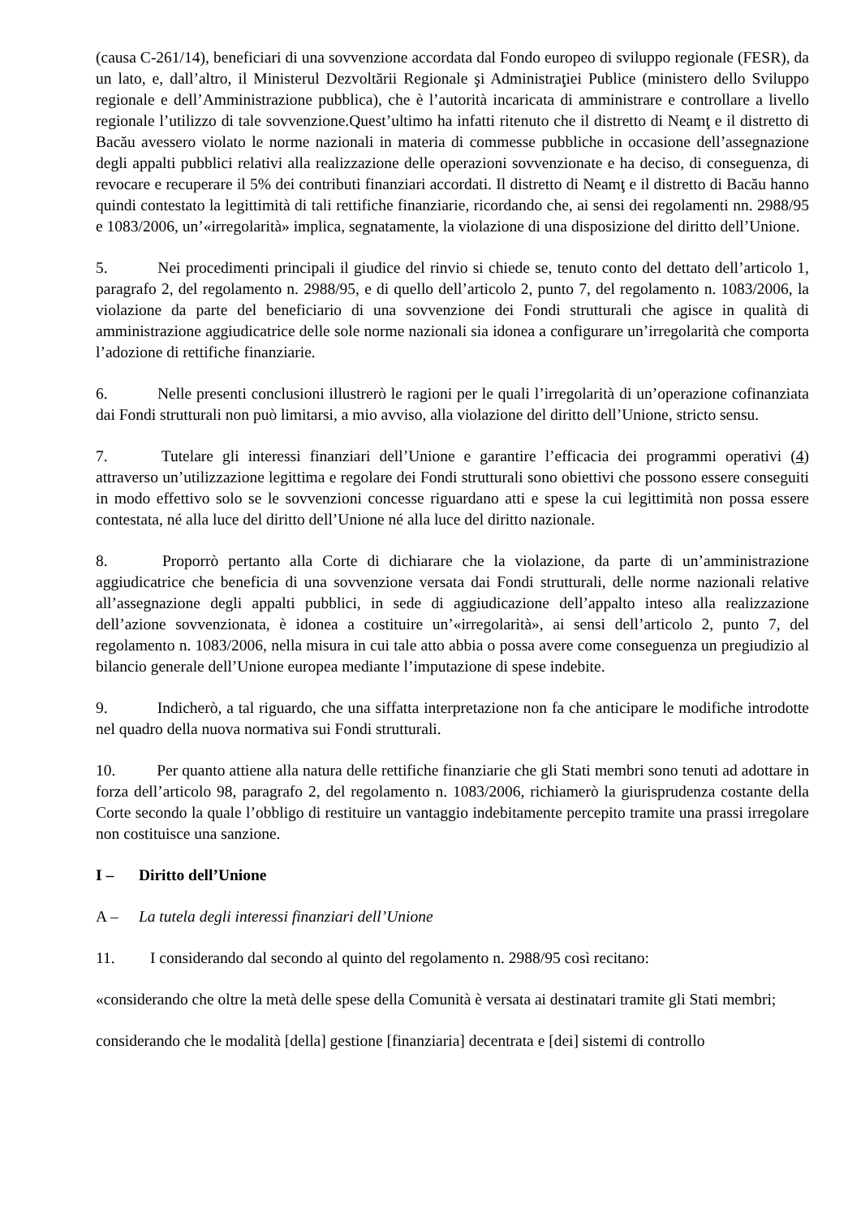(causa C-261/14), beneficiari di una sovvenzione accordata dal Fondo europeo di sviluppo regionale (FESR), da un lato, e, dall’altro, il Ministerul Dezvoltării Regionale şi Administraţiei Publice (ministero dello Sviluppo regionale e dell’Amministrazione pubblica), che è l’autorità incaricata di amministrare e controllare a livello regionale l’utilizzo di tale sovvenzione.Quest’ultimo ha infatti ritenuto che il distretto di Neamţ e il distretto di Bacău avessero violato le norme nazionali in materia di commesse pubbliche in occasione dell’assegnazione degli appalti pubblici relativi alla realizzazione delle operazioni sovvenzionate e ha deciso, di conseguenza, di revocare e recuperare il 5% dei contributi finanziari accordati. Il distretto di Neamţ e il distretto di Bacău hanno quindi contestato la legittimità di tali rettifiche finanziarie, ricordando che, ai sensi dei regolamenti nn. 2988/95 e 1083/2006, un’«irregolarità» implica, segnatamente, la violazione di una disposizione del diritto dell’Unione.
5. Nei procedimenti principali il giudice del rinvio si chiede se, tenuto conto del dettato dell’articolo 1, paragrafo 2, del regolamento n. 2988/95, e di quello dell’articolo 2, punto 7, del regolamento n. 1083/2006, la violazione da parte del beneficiario di una sovvenzione dei Fondi strutturali che agisce in qualità di amministrazione aggiudicatrice delle sole norme nazionali sia idonea a configurare un’irregolarità che comporta l’adozione di rettifiche finanziarie.
6. Nelle presenti conclusioni illustrerò le ragioni per le quali l’irregolarità di un’operazione cofinanziata dai Fondi strutturali non può limitarsi, a mio avviso, alla violazione del diritto dell’Unione, stricto sensu.
7. Tutelare gli interessi finanziari dell’Unione e garantire l’efficacia dei programmi operativi (4) attraverso un’utilizzazione legittima e regolare dei Fondi strutturali sono obiettivi che possono essere conseguiti in modo effettivo solo se le sovvenzioni concesse riguardano atti e spese la cui legittimità non possa essere contestata, né alla luce del diritto dell’Unione né alla luce del diritto nazionale.
8. Proporrò pertanto alla Corte di dichiarare che la violazione, da parte di un’amministrazione aggiudicatrice che beneficia di una sovvenzione versata dai Fondi strutturali, delle norme nazionali relative all’assegnazione degli appalti pubblici, in sede di aggiudicazione dell’appalto inteso alla realizzazione dell’azione sovvenzionata, è idonea a costituire un’«irregolarità», ai sensi dell’articolo 2, punto 7, del regolamento n. 1083/2006, nella misura in cui tale atto abbia o possa avere come conseguenza un pregiudizio al bilancio generale dell’Unione europea mediante l’imputazione di spese indebite.
9. Indicherò, a tal riguardo, che una siffatta interpretazione non fa che anticipare le modifiche introdotte nel quadro della nuova normativa sui Fondi strutturali.
10. Per quanto attiene alla natura delle rettifiche finanziarie che gli Stati membri sono tenuti ad adottare in forza dell’articolo 98, paragrafo 2, del regolamento n. 1083/2006, richiamerò la giurisprudenza costante della Corte secondo la quale l’obbligo di restituire un vantaggio indebitamente percepito tramite una prassi irregolare non costituisce una sanzione.
I – Diritto dell’Unione
A – La tutela degli interessi finanziari dell’Unione
11. I considerando dal secondo al quinto del regolamento n. 2988/95 così recitano:
«considerando che oltre la metà delle spese della Comunità è versata ai destinatari tramite gli Stati membri;
considerando che le modalità [della] gestione [finanziaria] decentrata e [dei] sistemi di controllo